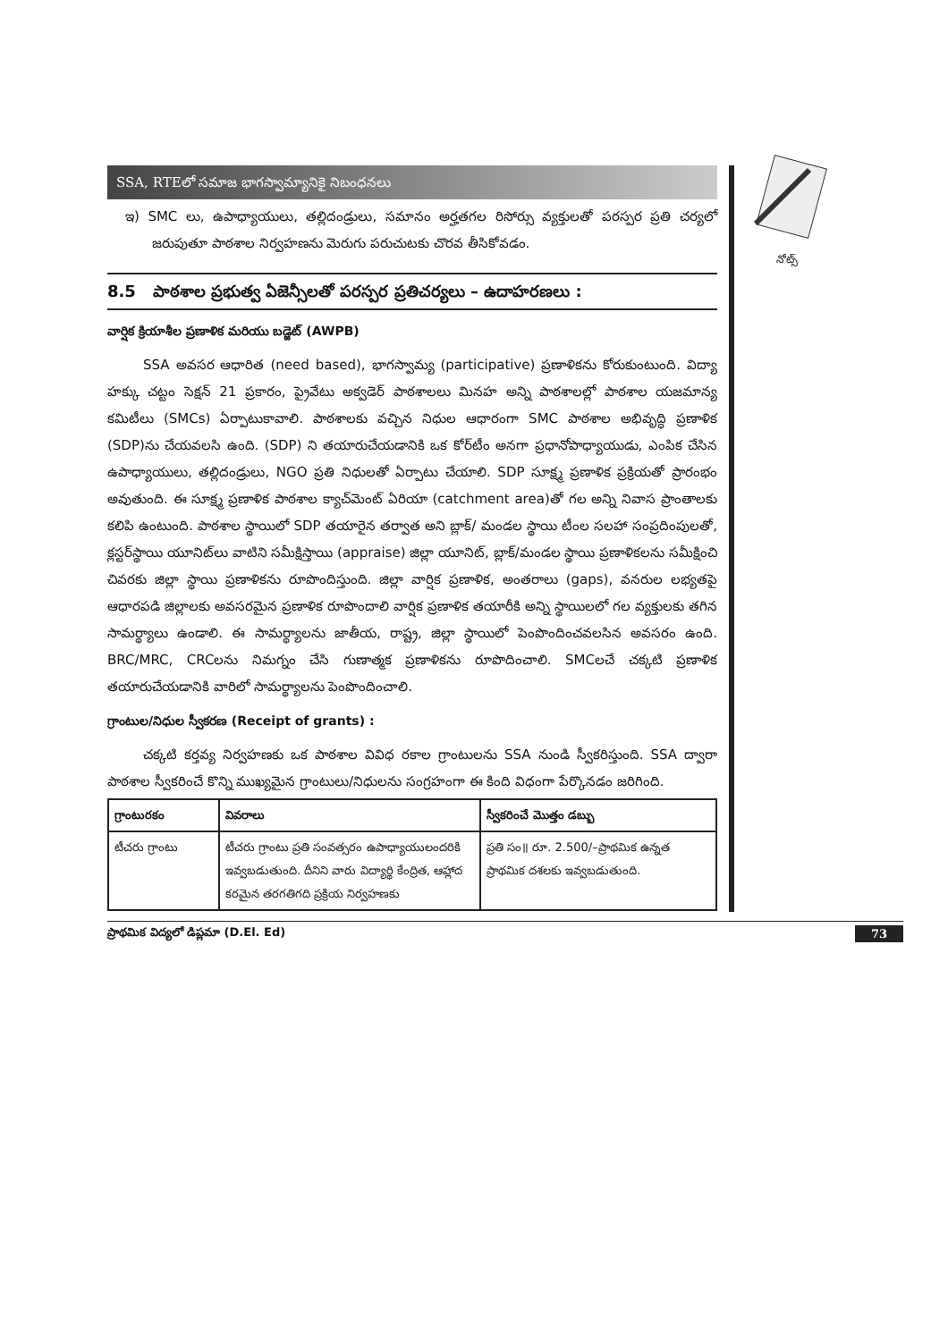నోట్స్
SSA, RTEలో సమాజ భాగస్వామ్యానికై నిబంధనలు
ఇ) SMC లు, ఉపాధ్యాయులు, తల్లిదండ్రులు, సమానం అర్హతగల రిసోర్సు వ్యక్తులతో పరస్పర ప్రతి చర్యలో జరుపుతూ పాఠశాల నిర్వహణను మెరుగు పరుచుటకు చొరవ తీసికోవడం.
8.5 పాఠశాల ప్రభుత్వ ఏజెన్సీలతో పరస్పర ప్రతిచర్యలు – ఉదాహరణలు :
వార్షిక క్రియాశీల ప్రణాళిక మరియు బడ్జెట్ (AWPB)
SSA అవసర ఆధారిత (need based), భాగస్వామ్య (participative) ప్రణాళికను కోరుకుంటుంది. విద్యా హక్కు చట్టం సెక్షన్ 21 ప్రకారం, ప్రైవేటు అక్వడెర్ పాఠశాలలు మినహ అన్ని పాఠశాలల్లో పాఠశాల యజమాన్య కమిటీలు (SMCs) ఏర్పాటుకావాలి. పాఠశాలకు వచ్చిన నిధుల ఆధారంగా SMC పాఠశాల అభివృద్ధి ప్రణాళిక (SDP)ను చేయవలసి ఉంది. (SDP) ని తయారుచేయడానికి ఒక కోర్‌టీం అనగా ప్రధానోపాధ్యాయుడు, ఎంపిక చేసిన ఉపాధ్యాయులు, తల్లిదండ్రులు, NGO ప్రతి నిధులతో ఏర్పాటు చేయాలి. SDP సూక్ష్మ ప్రణాళిక ప్రక్రియతో ప్రారంభం అవుతుంది. ఈ సూక్ష్మ ప్రణాళిక పాఠశాల క్యాచ్‌మెంట్ ఏరియా (catchment area)తో గల అన్ని నివాస ప్రాంతాలకు కలిపి ఉంటుంది. పాఠశాల స్థాయిలో SDP తయారైన తర్వాత అని బ్లాక్/ మండల స్థాయి టీంల సలహా సంప్రదింపులతో, క్లస్టర్‌స్థాయి యూనిట్‌లు వాటిని సమీక్షిస్తాయి (appraise) జిల్లా యూనిట్, బ్లాక్/మండల స్థాయి ప్రణాళికలను సమీక్షించి చివరకు జిల్లా స్థాయి ప్రణాళికను రూపొందిస్తుంది. జిల్లా వార్షిక ప్రణాళిక, అంతరాలు (gaps), వనరుల లభ్యతపై ఆధారపడి జిల్లాలకు అవసరమైన ప్రణాళిక రూపొందాలి వార్షిక ప్రణాళిక తయారీకి అన్ని స్థాయిలలో గల వ్యక్తులకు తగిన సామర్థ్యాలు ఉండాలి. ఈ సామర్థ్యాలను జాతీయ, రాష్ట్ర, జిల్లా స్థాయిలో పెంపొందించవలసిన అవసరం ఉంది. BRC/MRC, CRCలను నిమగ్నం చేసి గుణాత్మక ప్రణాళికను రూపొదించాలి. SMCలచే చక్కటి ప్రణాళిక తయారుచేయడానికి వారిలో సామర్థ్యాలను పెంపొందించాలి.
గ్రాంటుల/నిధుల స్వీకరణ (Receipt of grants) :
చక్కటి కర్తవ్య నిర్వహణకు ఒక పాఠశాల వివిధ రకాల గ్రాంటులను SSA నుండి స్వీకరిస్తుంది. SSA ద్వారా పాఠశాల స్వీకరించే కొన్ని ముఖ్యమైన గ్రాంటులు/నిధులను సంగ్రహంగా ఈ కింది విధంగా పేర్కొనడం జరిగింది.
| గ్రాంటురకం | వివరాలు | స్వీకరించే మొత్తం డబ్బు |
| --- | --- | --- |
| టీచరు గ్రాంటు | టీచరు గ్రాంటు ప్రతి సంవత్సరం ఉపాధ్యాయులందరికి ఇవ్వబడుతుంది. దీనిని వారు విద్యార్థి కేంద్రిత, ఆహ్లాద కరమైన తరగతిగది ప్రక్రియ నిర్వహణకు | ప్రతి సం॥ రూ. 2.500/–ప్రాథమిక ఉన్నత ప్రాథమిక దశలకు ఇవ్వబడుతుంది. |
73 ప్రాథమిక విద్యలో డిప్లమా (D.El. Ed)